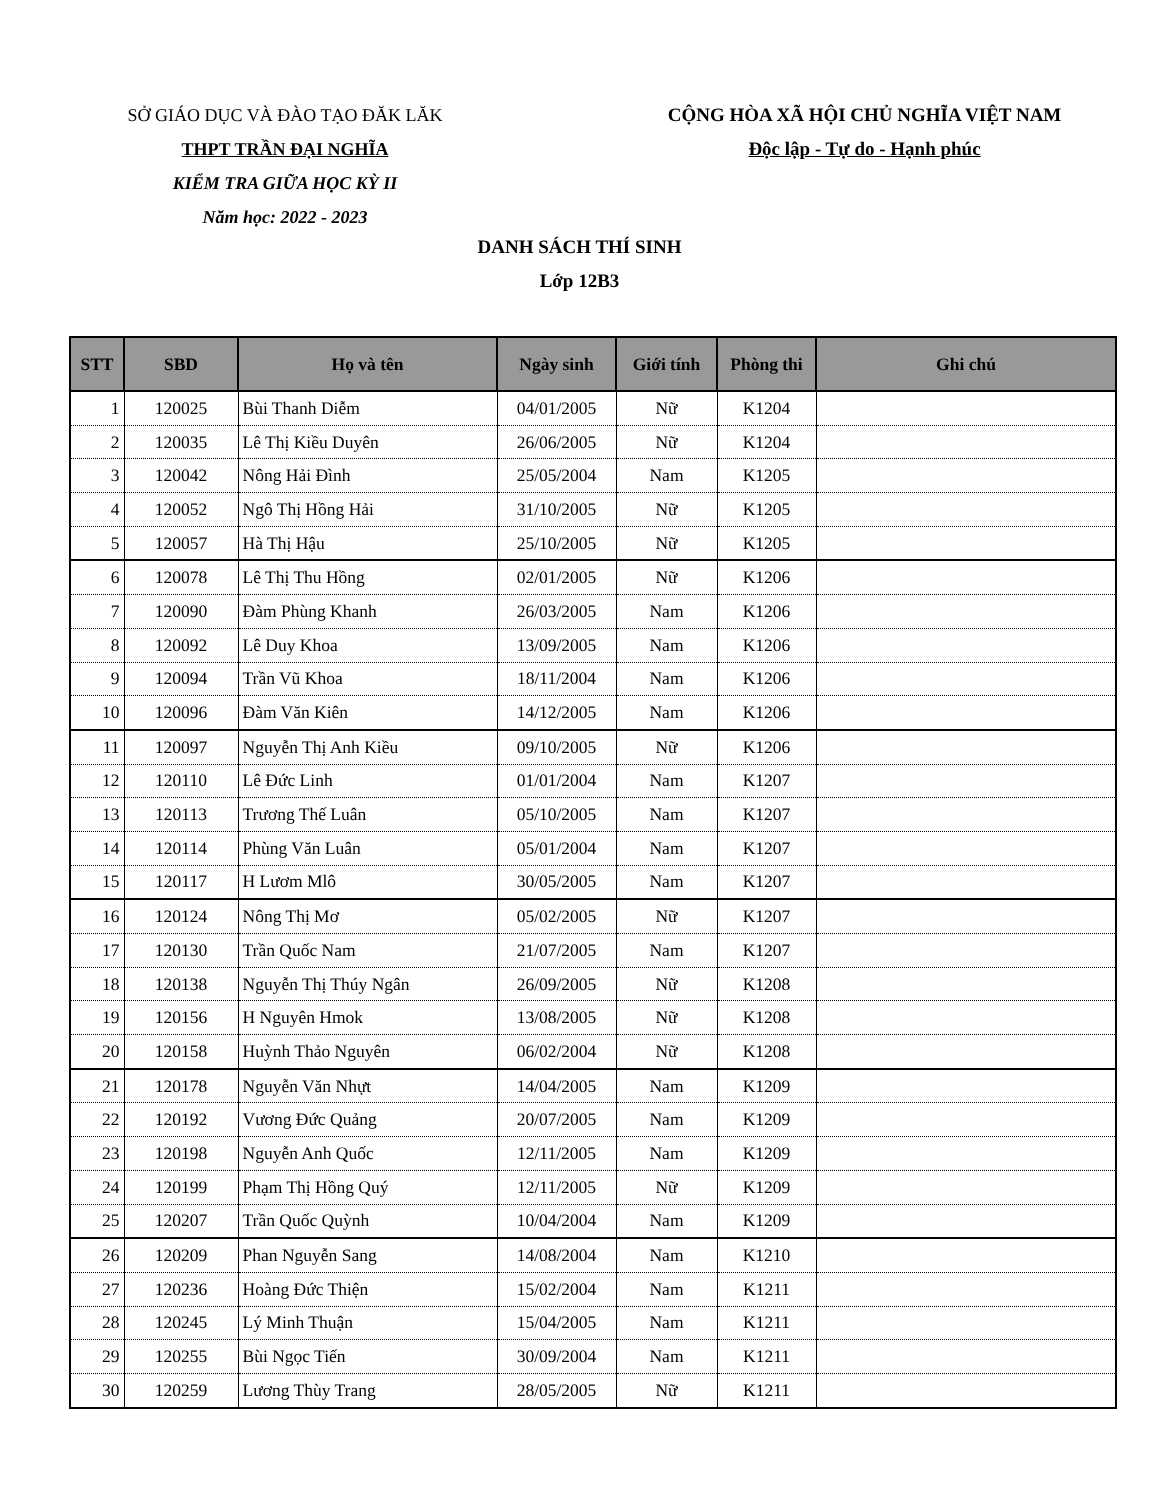SỞ GIÁO DỤC VÀ ĐÀO TẠO ĐĂK LĂK
THPT TRẦN ĐẠI NGHĨA
KIỂM TRA GIỮA HỌC KỲ II
Năm học: 2022 - 2023
CỘNG HÒA XÃ HỘI CHỦ NGHĨA VIỆT NAM
Độc lập - Tự do - Hạnh phúc
DANH SÁCH THÍ SINH
Lớp 12B3
| STT | SBD | Họ và tên | Ngày sinh | Giới tính | Phòng thi | Ghi chú |
| --- | --- | --- | --- | --- | --- | --- |
| 1 | 120025 | Bùi Thanh Diễm | 04/01/2005 | Nữ | K1204 | |
| 2 | 120035 | Lê Thị Kiều Duyên | 26/06/2005 | Nữ | K1204 | |
| 3 | 120042 | Nông Hải Đình | 25/05/2004 | Nam | K1205 | |
| 4 | 120052 | Ngô Thị Hồng Hải | 31/10/2005 | Nữ | K1205 | |
| 5 | 120057 | Hà Thị Hậu | 25/10/2005 | Nữ | K1205 | |
| 6 | 120078 | Lê Thị Thu Hồng | 02/01/2005 | Nữ | K1206 | |
| 7 | 120090 | Đàm Phùng Khanh | 26/03/2005 | Nam | K1206 | |
| 8 | 120092 | Lê Duy Khoa | 13/09/2005 | Nam | K1206 | |
| 9 | 120094 | Trần Vũ Khoa | 18/11/2004 | Nam | K1206 | |
| 10 | 120096 | Đàm Văn Kiên | 14/12/2005 | Nam | K1206 | |
| 11 | 120097 | Nguyễn Thị Anh Kiều | 09/10/2005 | Nữ | K1206 | |
| 12 | 120110 | Lê Đức Linh | 01/01/2004 | Nam | K1207 | |
| 13 | 120113 | Trương Thế Luân | 05/10/2005 | Nam | K1207 | |
| 14 | 120114 | Phùng Văn Luân | 05/01/2004 | Nam | K1207 | |
| 15 | 120117 | H Lươm Mlô | 30/05/2005 | Nam | K1207 | |
| 16 | 120124 | Nông Thị Mơ | 05/02/2005 | Nữ | K1207 | |
| 17 | 120130 | Trần Quốc Nam | 21/07/2005 | Nam | K1207 | |
| 18 | 120138 | Nguyễn Thị Thúy Ngân | 26/09/2005 | Nữ | K1208 | |
| 19 | 120156 | H Nguyên Hmok | 13/08/2005 | Nữ | K1208 | |
| 20 | 120158 | Huỳnh Thảo Nguyên | 06/02/2004 | Nữ | K1208 | |
| 21 | 120178 | Nguyễn Văn Nhựt | 14/04/2005 | Nam | K1209 | |
| 22 | 120192 | Vương Đức Quảng | 20/07/2005 | Nam | K1209 | |
| 23 | 120198 | Nguyễn Anh Quốc | 12/11/2005 | Nam | K1209 | |
| 24 | 120199 | Phạm Thị Hồng Quý | 12/11/2005 | Nữ | K1209 | |
| 25 | 120207 | Trần Quốc Quỳnh | 10/04/2004 | Nam | K1209 | |
| 26 | 120209 | Phan Nguyễn Sang | 14/08/2004 | Nam | K1210 | |
| 27 | 120236 | Hoàng Đức Thiện | 15/02/2004 | Nam | K1211 | |
| 28 | 120245 | Lý Minh Thuận | 15/04/2005 | Nam | K1211 | |
| 29 | 120255 | Bùi Ngọc Tiến | 30/09/2004 | Nam | K1211 | |
| 30 | 120259 | Lương Thùy Trang | 28/05/2005 | Nữ | K1211 | |